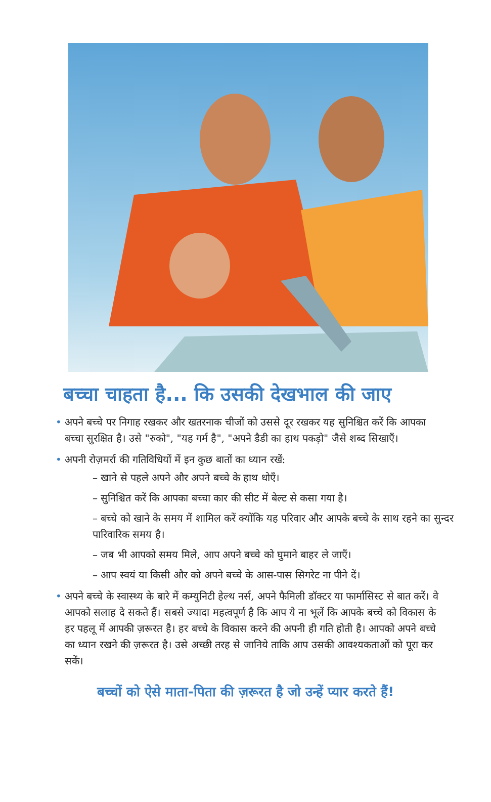बच्चा चाहता है... कि उसकी देखभाल की जाए
• अपने बच्चे पर निगाह रखकर और खतरनाक चीजों को उससे दूर रखकर यह सुनिश्चित करें कि आपका बच्चा सुरक्षित है। उसे "रुको", "यह गर्म है", "अपने डैडी का हाथ पकड़ो" जैसे शब्द सिखाएँ।
• अपनी रोज़मर्रा की गतिविधियों में इन कुछ बातों का ध्यान रखें:
– खाने से पहले अपने और अपने बच्चे के हाथ धोएँ।
– सुनिश्चित करें कि आपका बच्चा कार की सीट में बेल्ट से कसा गया है।
– बच्चे को खाने के समय में शामिल करें क्योंकि यह परिवार और आपके बच्चे के साथ रहने का सुन्दर पारिवारिक समय है।
– जब भी आपको समय मिले, आप अपने बच्चे को घुमाने बाहर ले जाएँ।
– आप स्वयं या किसी और को अपने बच्चे के आस-पास सिगरेट ना पीने दें।
• अपने बच्चे के स्वास्थ्य के बारे में कम्युनिटी हेल्थ नर्स, अपने फैमिली डॉक्टर या फार्मासिस्ट से बात करें। वे आपको सलाह दे सकते हैं। सबसे ज्यादा महत्वपूर्ण है कि आप ये ना भूलें कि आपके बच्चे को विकास के हर पहलू में आपकी ज़रूरत है। हर बच्चे के विकास करने की अपनी ही गति होती है। आपको अपने बच्चे का ध्यान रखने की ज़रूरत है। उसे अच्छी तरह से जानिये ताकि आप उसकी आवश्यकताओं को पूरा कर सकें।
बच्चों को ऐसे माता-पिता की ज़रूरत है जो उन्हें प्यार करते हैं!